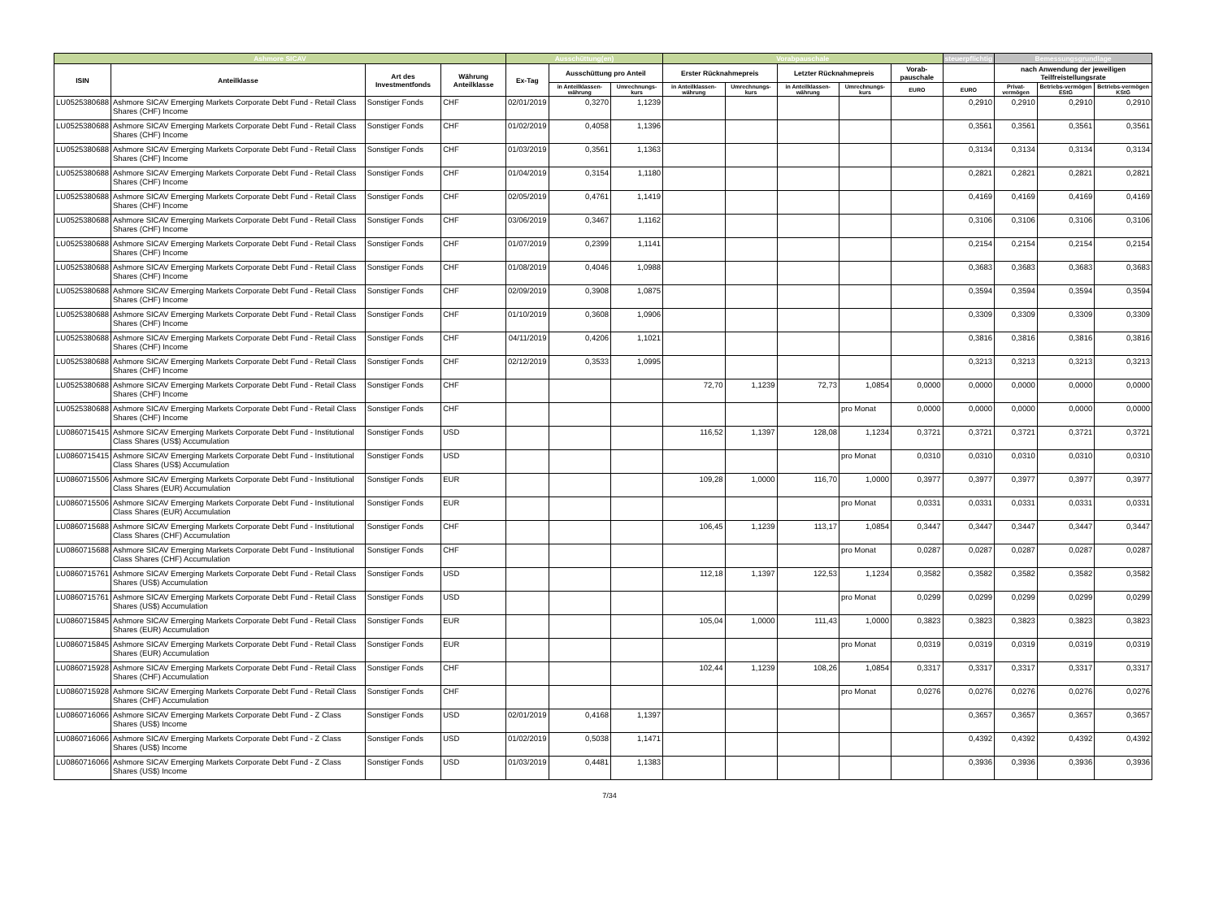| Ashmore SICAV | | | | Ausschüttung(en) | | | Vorabpauschale | | | | | steuerpflichtig | Bemessungsgrundlage | | |
| --- | --- | --- | --- | --- | --- | --- | --- | --- | --- | --- | --- | --- | --- | --- | --- |
| ISIN | Anteilklasse | Art des Investmentfonds | Währung Anteilklasse | Ex-Tag | Ausschüttung pro Anteil | | Erster Rücknahmepreis | | Letzter Rücknahmepreis | | Vorab-pauschale | | nach Anwendung der jeweiligen Teilfreistellungsrate | | |
| | | | | | in Anteilklassen-währung | Umrechnungs-kurs | in Anteilklassen-währung | Umrechnungs-kurs | in Anteilklassen-währung | Umrechnungs-kurs | EURO | EURO | Privat-vermögen | Betriebs-vermögen EStG | Betriebs-vermögen KStG |
| LU0525380688 | Ashmore SICAV Emerging Markets Corporate Debt Fund - Retail Class Shares (CHF) Income | Sonstiger Fonds | CHF | 02/01/2019 | 0,3270 | 1,1239 | | | | | | 0,2910 | 0,2910 | 0,2910 | 0,2910 |
| LU0525380688 | Ashmore SICAV Emerging Markets Corporate Debt Fund - Retail Class Shares (CHF) Income | Sonstiger Fonds | CHF | 01/02/2019 | 0,4058 | 1,1396 | | | | | | 0,3561 | 0,3561 | 0,3561 | 0,3561 |
| LU0525380688 | Ashmore SICAV Emerging Markets Corporate Debt Fund - Retail Class Shares (CHF) Income | Sonstiger Fonds | CHF | 01/03/2019 | 0,3561 | 1,1363 | | | | | | 0,3134 | 0,3134 | 0,3134 | 0,3134 |
| LU0525380688 | Ashmore SICAV Emerging Markets Corporate Debt Fund - Retail Class Shares (CHF) Income | Sonstiger Fonds | CHF | 01/04/2019 | 0,3154 | 1,1180 | | | | | | 0,2821 | 0,2821 | 0,2821 | 0,2821 |
| LU0525380688 | Ashmore SICAV Emerging Markets Corporate Debt Fund - Retail Class Shares (CHF) Income | Sonstiger Fonds | CHF | 02/05/2019 | 0,4761 | 1,1419 | | | | | | 0,4169 | 0,4169 | 0,4169 | 0,4169 |
| LU0525380688 | Ashmore SICAV Emerging Markets Corporate Debt Fund - Retail Class Shares (CHF) Income | Sonstiger Fonds | CHF | 03/06/2019 | 0,3467 | 1,1162 | | | | | | 0,3106 | 0,3106 | 0,3106 | 0,3106 |
| LU0525380688 | Ashmore SICAV Emerging Markets Corporate Debt Fund - Retail Class Shares (CHF) Income | Sonstiger Fonds | CHF | 01/07/2019 | 0,2399 | 1,1141 | | | | | | 0,2154 | 0,2154 | 0,2154 | 0,2154 |
| LU0525380688 | Ashmore SICAV Emerging Markets Corporate Debt Fund - Retail Class Shares (CHF) Income | Sonstiger Fonds | CHF | 01/08/2019 | 0,4046 | 1,0988 | | | | | | 0,3683 | 0,3683 | 0,3683 | 0,3683 |
| LU0525380688 | Ashmore SICAV Emerging Markets Corporate Debt Fund - Retail Class Shares (CHF) Income | Sonstiger Fonds | CHF | 02/09/2019 | 0,3908 | 1,0875 | | | | | | 0,3594 | 0,3594 | 0,3594 | 0,3594 |
| LU0525380688 | Ashmore SICAV Emerging Markets Corporate Debt Fund - Retail Class Shares (CHF) Income | Sonstiger Fonds | CHF | 01/10/2019 | 0,3608 | 1,0906 | | | | | | 0,3309 | 0,3309 | 0,3309 | 0,3309 |
| LU0525380688 | Ashmore SICAV Emerging Markets Corporate Debt Fund - Retail Class Shares (CHF) Income | Sonstiger Fonds | CHF | 04/11/2019 | 0,4206 | 1,1021 | | | | | | 0,3816 | 0,3816 | 0,3816 | 0,3816 |
| LU0525380688 | Ashmore SICAV Emerging Markets Corporate Debt Fund - Retail Class Shares (CHF) Income | Sonstiger Fonds | CHF | 02/12/2019 | 0,3533 | 1,0995 | | | | | | 0,3213 | 0,3213 | 0,3213 | 0,3213 |
| LU0525380688 | Ashmore SICAV Emerging Markets Corporate Debt Fund - Retail Class Shares (CHF) Income | Sonstiger Fonds | CHF | | | | 72,70 | 1,1239 | 72,73 | 1,0854 | 0,0000 | 0,0000 | 0,0000 | 0,0000 | 0,0000 |
| LU0525380688 | Ashmore SICAV Emerging Markets Corporate Debt Fund - Retail Class Shares (CHF) Income | Sonstiger Fonds | CHF | | | | | | | pro Monat | 0,0000 | 0,0000 | 0,0000 | 0,0000 | 0,0000 |
| LU0860715415 | Ashmore SICAV Emerging Markets Corporate Debt Fund - Institutional Class Shares (US$) Accumulation | Sonstiger Fonds | USD | | | | 116,52 | 1,1397 | 128,08 | 1,1234 | 0,3721 | 0,3721 | 0,3721 | 0,3721 | 0,3721 |
| LU0860715415 | Ashmore SICAV Emerging Markets Corporate Debt Fund - Institutional Class Shares (US$) Accumulation | Sonstiger Fonds | USD | | | | | | | pro Monat | 0,0310 | 0,0310 | 0,0310 | 0,0310 | 0,0310 |
| LU0860715506 | Ashmore SICAV Emerging Markets Corporate Debt Fund - Institutional Class Shares (EUR) Accumulation | Sonstiger Fonds | EUR | | | | 109,28 | 1,0000 | 116,70 | 1,0000 | 0,3977 | 0,3977 | 0,3977 | 0,3977 | 0,3977 |
| LU0860715506 | Ashmore SICAV Emerging Markets Corporate Debt Fund - Institutional Class Shares (EUR) Accumulation | Sonstiger Fonds | EUR | | | | | | | pro Monat | 0,0331 | 0,0331 | 0,0331 | 0,0331 | 0,0331 |
| LU0860715688 | Ashmore SICAV Emerging Markets Corporate Debt Fund - Institutional Class Shares (CHF) Accumulation | Sonstiger Fonds | CHF | | | | 106,45 | 1,1239 | 113,17 | 1,0854 | 0,3447 | 0,3447 | 0,3447 | 0,3447 | 0,3447 |
| LU0860715688 | Ashmore SICAV Emerging Markets Corporate Debt Fund - Institutional Class Shares (CHF) Accumulation | Sonstiger Fonds | CHF | | | | | | | pro Monat | 0,0287 | 0,0287 | 0,0287 | 0,0287 | 0,0287 |
| LU0860715761 | Ashmore SICAV Emerging Markets Corporate Debt Fund - Retail Class Shares (US$) Accumulation | Sonstiger Fonds | USD | | | | 112,18 | 1,1397 | 122,53 | 1,1234 | 0,3582 | 0,3582 | 0,3582 | 0,3582 | 0,3582 |
| LU0860715761 | Ashmore SICAV Emerging Markets Corporate Debt Fund - Retail Class Shares (US$) Accumulation | Sonstiger Fonds | USD | | | | | | | pro Monat | 0,0299 | 0,0299 | 0,0299 | 0,0299 | 0,0299 |
| LU0860715845 | Ashmore SICAV Emerging Markets Corporate Debt Fund - Retail Class Shares (EUR) Accumulation | Sonstiger Fonds | EUR | | | | 105,04 | 1,0000 | 111,43 | 1,0000 | 0,3823 | 0,3823 | 0,3823 | 0,3823 | 0,3823 |
| LU0860715845 | Ashmore SICAV Emerging Markets Corporate Debt Fund - Retail Class Shares (EUR) Accumulation | Sonstiger Fonds | EUR | | | | | | | pro Monat | 0,0319 | 0,0319 | 0,0319 | 0,0319 | 0,0319 |
| LU0860715928 | Ashmore SICAV Emerging Markets Corporate Debt Fund - Retail Class Shares (CHF) Accumulation | Sonstiger Fonds | CHF | | | | 102,44 | 1,1239 | 108,26 | 1,0854 | 0,3317 | 0,3317 | 0,3317 | 0,3317 | 0,3317 |
| LU0860715928 | Ashmore SICAV Emerging Markets Corporate Debt Fund - Retail Class Shares (CHF) Accumulation | Sonstiger Fonds | CHF | | | | | | | pro Monat | 0,0276 | 0,0276 | 0,0276 | 0,0276 | 0,0276 |
| LU0860716066 | Ashmore SICAV Emerging Markets Corporate Debt Fund - Z Class Shares (US$) Income | Sonstiger Fonds | USD | 02/01/2019 | 0,4168 | 1,1397 | | | | | | 0,3657 | 0,3657 | 0,3657 | 0,3657 |
| LU0860716066 | Ashmore SICAV Emerging Markets Corporate Debt Fund - Z Class Shares (US$) Income | Sonstiger Fonds | USD | 01/02/2019 | 0,5038 | 1,1471 | | | | | | 0,4392 | 0,4392 | 0,4392 | 0,4392 |
| LU0860716066 | Ashmore SICAV Emerging Markets Corporate Debt Fund - Z Class Shares (US$) Income | Sonstiger Fonds | USD | 01/03/2019 | 0,4481 | 1,1383 | | | | | | 0,3936 | 0,3936 | 0,3936 | 0,3936 |
7/34